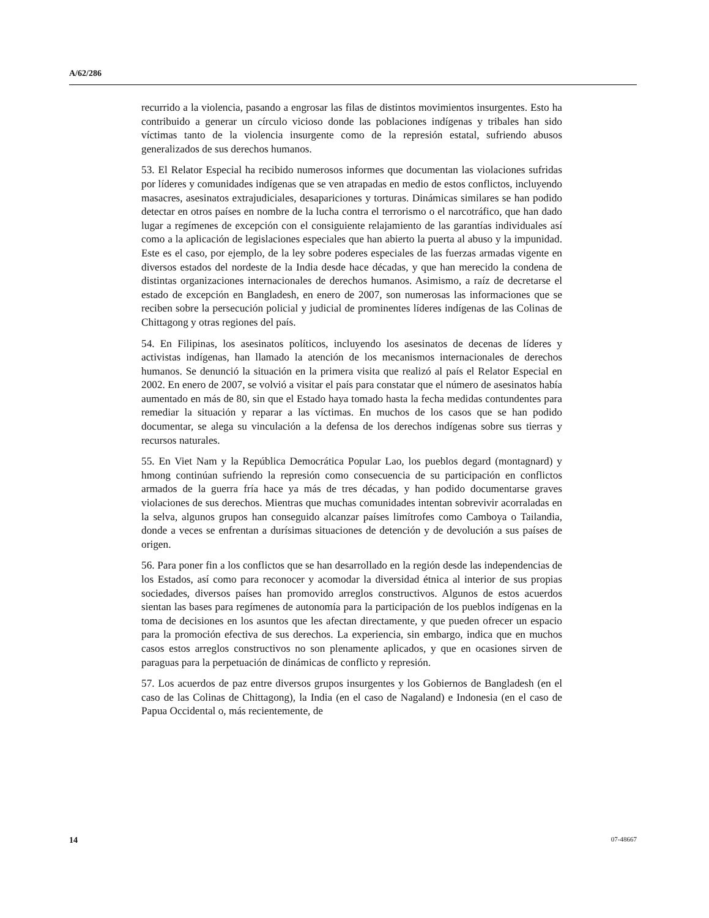A/62/286
recurrido a la violencia, pasando a engrosar las filas de distintos movimientos insurgentes. Esto ha contribuido a generar un círculo vicioso donde las poblaciones indígenas y tribales han sido víctimas tanto de la violencia insurgente como de la represión estatal, sufriendo abusos generalizados de sus derechos humanos.
53. El Relator Especial ha recibido numerosos informes que documentan las violaciones sufridas por líderes y comunidades indígenas que se ven atrapadas en medio de estos conflictos, incluyendo masacres, asesinatos extrajudiciales, desapariciones y torturas. Dinámicas similares se han podido detectar en otros países en nombre de la lucha contra el terrorismo o el narcotráfico, que han dado lugar a regímenes de excepción con el consiguiente relajamiento de las garantías individuales así como a la aplicación de legislaciones especiales que han abierto la puerta al abuso y la impunidad. Este es el caso, por ejemplo, de la ley sobre poderes especiales de las fuerzas armadas vigente en diversos estados del nordeste de la India desde hace décadas, y que han merecido la condena de distintas organizaciones internacionales de derechos humanos. Asimismo, a raíz de decretarse el estado de excepción en Bangladesh, en enero de 2007, son numerosas las informaciones que se reciben sobre la persecución policial y judicial de prominentes líderes indígenas de las Colinas de Chittagong y otras regiones del país.
54. En Filipinas, los asesinatos políticos, incluyendo los asesinatos de decenas de líderes y activistas indígenas, han llamado la atención de los mecanismos internacionales de derechos humanos. Se denunció la situación en la primera visita que realizó al país el Relator Especial en 2002. En enero de 2007, se volvió a visitar el país para constatar que el número de asesinatos había aumentado en más de 80, sin que el Estado haya tomado hasta la fecha medidas contundentes para remediar la situación y reparar a las víctimas. En muchos de los casos que se han podido documentar, se alega su vinculación a la defensa de los derechos indígenas sobre sus tierras y recursos naturales.
55. En Viet Nam y la República Democrática Popular Lao, los pueblos degard (montagnard) y hmong continúan sufriendo la represión como consecuencia de su participación en conflictos armados de la guerra fría hace ya más de tres décadas, y han podido documentarse graves violaciones de sus derechos. Mientras que muchas comunidades intentan sobrevivir acorraladas en la selva, algunos grupos han conseguido alcanzar países limítrofes como Camboya o Tailandia, donde a veces se enfrentan a durísimas situaciones de detención y de devolución a sus países de origen.
56. Para poner fin a los conflictos que se han desarrollado en la región desde las independencias de los Estados, así como para reconocer y acomodar la diversidad étnica al interior de sus propias sociedades, diversos países han promovido arreglos constructivos. Algunos de estos acuerdos sientan las bases para regímenes de autonomía para la participación de los pueblos indígenas en la toma de decisiones en los asuntos que les afectan directamente, y que pueden ofrecer un espacio para la promoción efectiva de sus derechos. La experiencia, sin embargo, indica que en muchos casos estos arreglos constructivos no son plenamente aplicados, y que en ocasiones sirven de paraguas para la perpetuación de dinámicas de conflicto y represión.
57. Los acuerdos de paz entre diversos grupos insurgentes y los Gobiernos de Bangladesh (en el caso de las Colinas de Chittagong), la India (en el caso de Nagaland) e Indonesia (en el caso de Papua Occidental o, más recientemente, de
14 07-48667